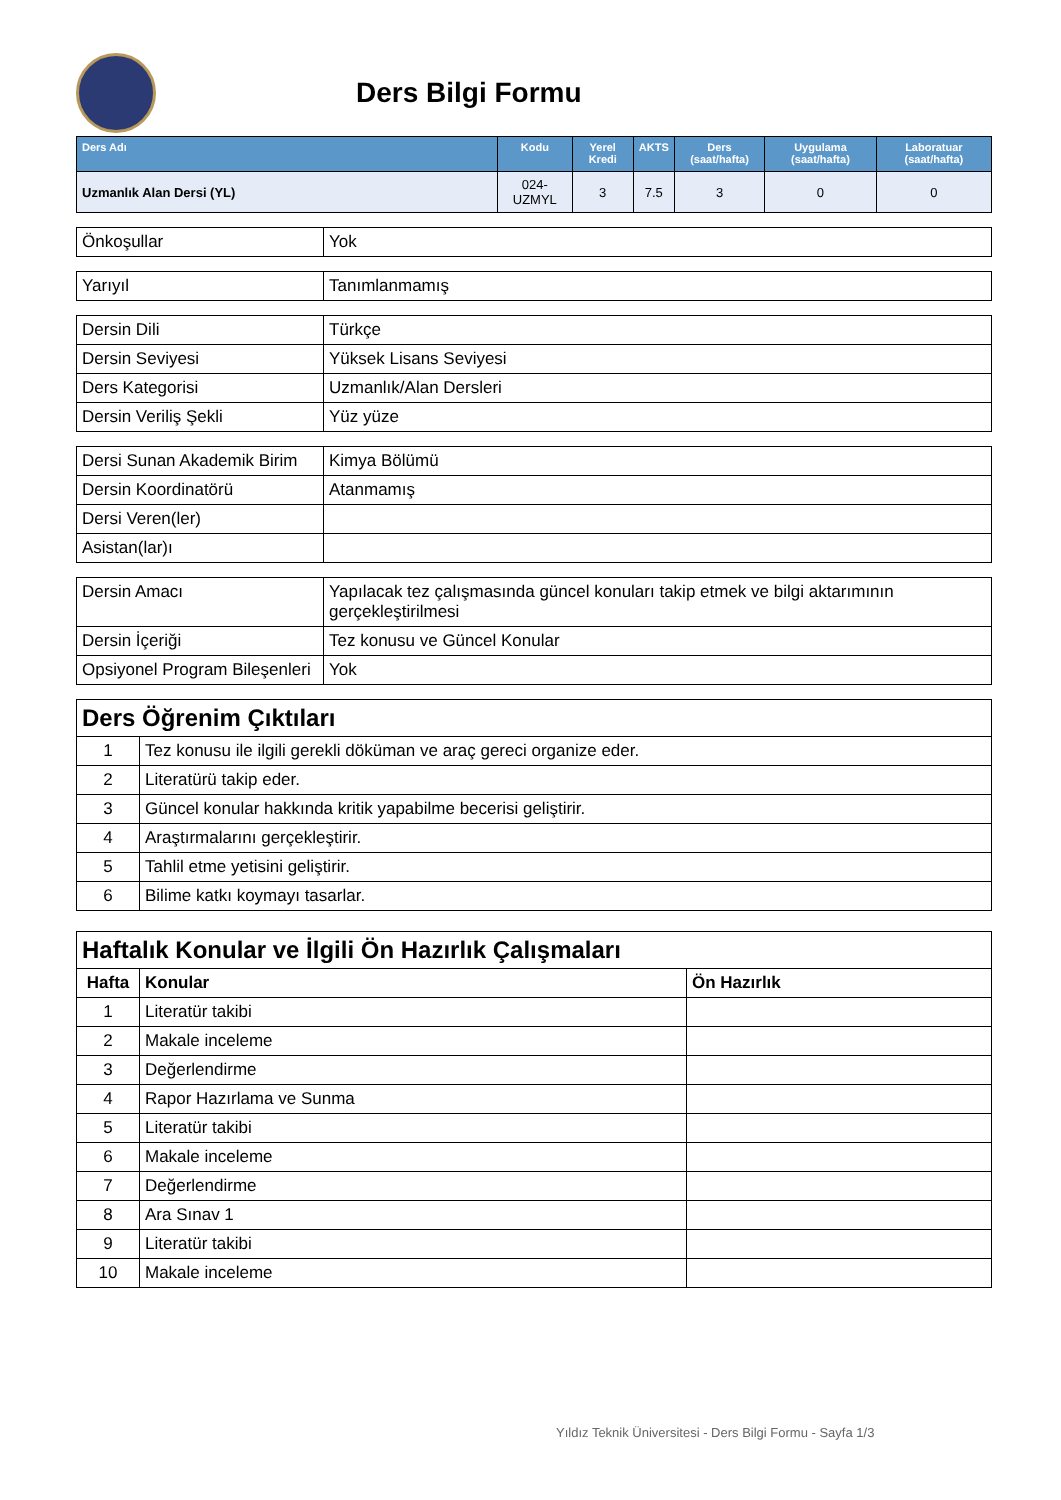Ders Bilgi Formu
| Ders Adı | Kodu | Yerel Kredi | AKTS | Ders (saat/hafta) | Uygulama (saat/hafta) | Laboratuar (saat/hafta) |
| --- | --- | --- | --- | --- | --- | --- |
| Uzmanlık Alan Dersi (YL) | 024-UZMYL | 3 | 7.5 | 3 | 0 | 0 |
| Önkoşullar | Yok |
| Yarıyıl | Tanımlanmamış |
| Dersin Dili | Türkçe |
| Dersin Seviyesi | Yüksek Lisans Seviyesi |
| Ders Kategorisi | Uzmanlık/Alan Dersleri |
| Dersin Veriliş Şekli | Yüz yüze |
| Dersi Sunan Akademik Birim | Kimya Bölümü |
| Dersin Koordinatörü | Atanmamış |
| Dersi Veren(ler) | |
| Asistan(lar)ı | |
| Dersin Amacı | Yapılacak tez çalışmasında güncel konuları takip etmek ve bilgi aktarımının gerçekleştirilmesi |
| Dersin İçeriği | Tez konusu ve Güncel Konular |
| Opsiyonel Program Bileşenleri | Yok |
| Ders Öğrenim Çıktıları | |
| 1 | Tez konusu ile ilgili gerekli döküman ve araç gereci organize eder. |
| 2 | Literatürü takip eder. |
| 3 | Güncel konular hakkında kritik yapabilme becerisi geliştirir. |
| 4 | Araştırmalarını gerçekleştirir. |
| 5 | Tahlil etme yetisini geliştirir. |
| 6 | Bilime katkı koymayı tasarlar. |
| Haftalık Konular ve İlgili Ön Hazırlık Çalışmaları | | |
| Hafta | Konular | Ön Hazırlık |
| 1 | Literatür takibi | |
| 2 | Makale inceleme | |
| 3 | Değerlendirme | |
| 4 | Rapor Hazırlama ve Sunma | |
| 5 | Literatür takibi | |
| 6 | Makale inceleme | |
| 7 | Değerlendirme | |
| 8 | Ara Sınav 1 | |
| 9 | Literatür takibi | |
| 10 | Makale inceleme | |
Yıldız Teknik Üniversitesi - Ders Bilgi Formu - Sayfa 1/3